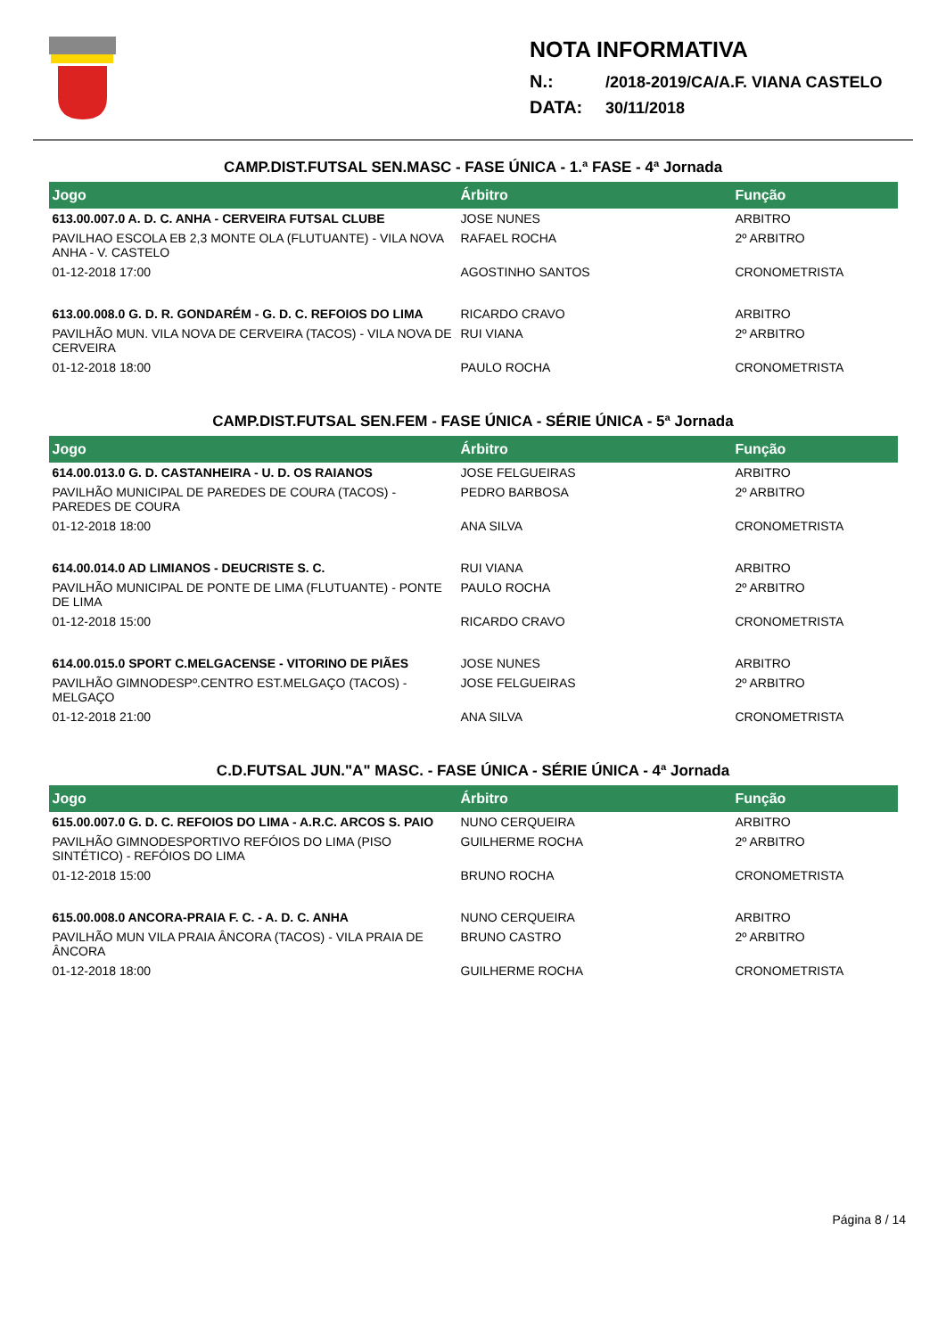NOTA INFORMATIVA
N.: /2018-2019/CA/A.F. VIANA CASTELO
DATA: 30/11/2018
CAMP.DIST.FUTSAL SEN.MASC - FASE ÚNICA - 1.ª FASE - 4ª Jornada
| Jogo | Árbitro | Função |
| --- | --- | --- |
| 613.00.007.0 A. D. C. ANHA - CERVEIRA FUTSAL CLUBE | JOSE NUNES | ARBITRO |
| PAVILHAO ESCOLA EB 2,3 MONTE OLA (FLUTUANTE) - VILA NOVA ANHA - V. CASTELO | RAFAEL ROCHA | 2º ARBITRO |
| 01-12-2018 17:00 | AGOSTINHO SANTOS | CRONOMETRISTA |
| 613.00.008.0 G. D. R. GONDARÉM - G. D. C. REFOIOS DO LIMA | RICARDO CRAVO | ARBITRO |
| PAVILHÃO MUN. VILA NOVA DE CERVEIRA (TACOS) - VILA NOVA DE CERVEIRA | RUI VIANA | 2º ARBITRO |
| 01-12-2018 18:00 | PAULO ROCHA | CRONOMETRISTA |
CAMP.DIST.FUTSAL SEN.FEM - FASE ÚNICA - SÉRIE ÚNICA - 5ª Jornada
| Jogo | Árbitro | Função |
| --- | --- | --- |
| 614.00.013.0 G. D. CASTANHEIRA - U. D. OS RAIANOS | JOSE FELGUEIRAS | ARBITRO |
| PAVILHÃO MUNICIPAL DE PAREDES DE COURA (TACOS) - PAREDES DE COURA | PEDRO BARBOSA | 2º ARBITRO |
| 01-12-2018 18:00 | ANA SILVA | CRONOMETRISTA |
| 614.00.014.0 AD LIMIANOS - DEUCRISTE S. C. | RUI VIANA | ARBITRO |
| PAVILHÃO MUNICIPAL DE PONTE DE LIMA (FLUTUANTE) - PONTE DE LIMA | PAULO ROCHA | 2º ARBITRO |
| 01-12-2018 15:00 | RICARDO CRAVO | CRONOMETRISTA |
| 614.00.015.0 SPORT C.MELGACENSE - VITORINO DE PIÃES | JOSE NUNES | ARBITRO |
| PAVILHÃO GIMNODESPº.CENTRO EST.MELGAÇO (TACOS) - MELGAÇO | JOSE FELGUEIRAS | 2º ARBITRO |
| 01-12-2018 21:00 | ANA SILVA | CRONOMETRISTA |
C.D.FUTSAL JUN."A" MASC. - FASE ÚNICA - SÉRIE ÚNICA - 4ª Jornada
| Jogo | Árbitro | Função |
| --- | --- | --- |
| 615.00.007.0 G. D. C. REFOIOS DO LIMA - A.R.C. ARCOS S. PAIO | NUNO CERQUEIRA | ARBITRO |
| PAVILHÃO GIMNODESPORTIVO REFÓIOS DO LIMA (PISO SINTÉTICO) - REFÓIOS DO LIMA | GUILHERME ROCHA | 2º ARBITRO |
| 01-12-2018 15:00 | BRUNO ROCHA | CRONOMETRISTA |
| 615.00.008.0 ANCORA-PRAIA F. C. - A. D. C. ANHA | NUNO CERQUEIRA | ARBITRO |
| PAVILHÃO MUN VILA PRAIA ÂNCORA (TACOS) - VILA PRAIA DE ÂNCORA | BRUNO CASTRO | 2º ARBITRO |
| 01-12-2018 18:00 | GUILHERME ROCHA | CRONOMETRISTA |
Página 8 / 14